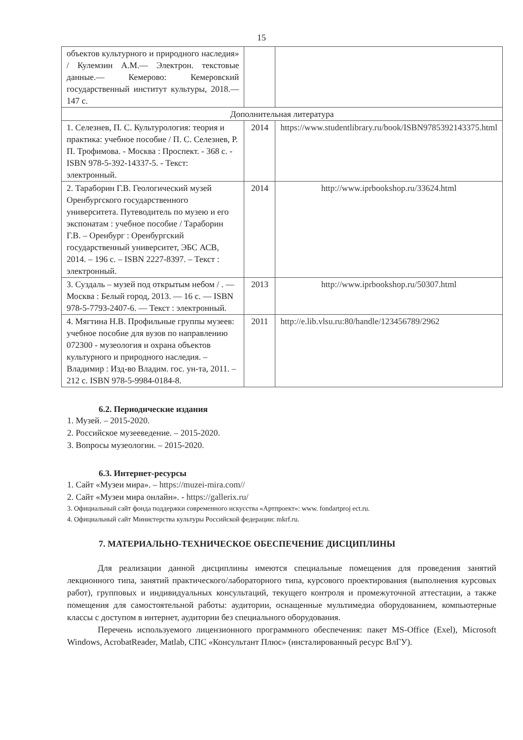15
| объектов культурного и природного наследия» / Кулемзин А.М.— Электрон. текстовые данные.— Кемерово: Кемеровский государственный институт культуры, 2018.— 147 с. | | |
| Дополнительная литература | | |
| 1. Селезнев, П. С. Культурология: теория и практика: учебное пособие / П. С. Селезнев, Р. П. Трофимова. - Москва : Проспект. - 368 с. - ISBN 978-5-392-14337-5. - Текст: электронный. | 2014 | https://www.studentlibrary.ru/book/ISBN9785392143375.html |
| 2. Тараборин Г.В. Геологический музей Оренбургского государственного университета. Путеводитель по музею и его экспонатам : учебное пособие / Тараборин Г.В. – Оренбург : Оренбургский государственный университет, ЭБС АСВ, 2014. – 196 с. – ISBN 2227-8397. – Текст : электронный. | 2014 | http://www.iprbookshop.ru/33624.html |
| 3. Суздаль – музей под открытым небом / . — Москва : Белый город, 2013. — 16 с. — ISBN 978-5-7793-2407-6. — Текст : электронный. | 2013 | http://www.iprbookshop.ru/50307.html |
| 4. Мягтина Н.В. Профильные группы музеев: учебное пособие для вузов по направлению 072300 - музеология и охрана объектов культурного и природного наследия. – Владимир : Изд-во Владим. гос. ун-та, 2011. – 212 с. ISBN 978-5-9984-0184-8. | 2011 | http://e.lib.vlsu.ru:80/handle/123456789/2962 |
6.2. Периодические издания
1. Музей. – 2015-2020.
2. Российское музееведение. – 2015-2020.
3. Вопросы музеологии. – 2015-2020.
6.3. Интернет-ресурсы
1. Сайт «Музеи мира». – https://muzei-mira.com//
2. Сайт «Музеи мира онлайн». - https://gallerix.ru/
3. Официальный сайт фонда поддержки современного искусства «Артпроект»: www. fondartproj ect.ru.
4. Официальный сайт Министерства культуры Российской федерации: mkrf.ru.
7. МАТЕРИАЛЬНО-ТЕХНИЧЕСКОЕ ОБЕСПЕЧЕНИЕ ДИСЦИПЛИНЫ
Для реализации данной дисциплины имеются специальные помещения для проведения занятий лекционного типа, занятий практического/лабораторного типа, курсового проектирования (выполнения курсовых работ), групповых и индивидуальных консультаций, текущего контроля и промежуточной аттестации, а также помещения для самостоятельной работы: аудитории, оснащенные мультимедиа оборудованием, компьютерные классы с доступом в интернет, аудитории без специального оборудования.
Перечень используемого лицензионного программного обеспечения: пакет MS-Office (Exel), Microsoft Windows, AcrobatReader, Matlab, СПС «Консультант Плюс» (инсталированный ресурс ВлГУ).